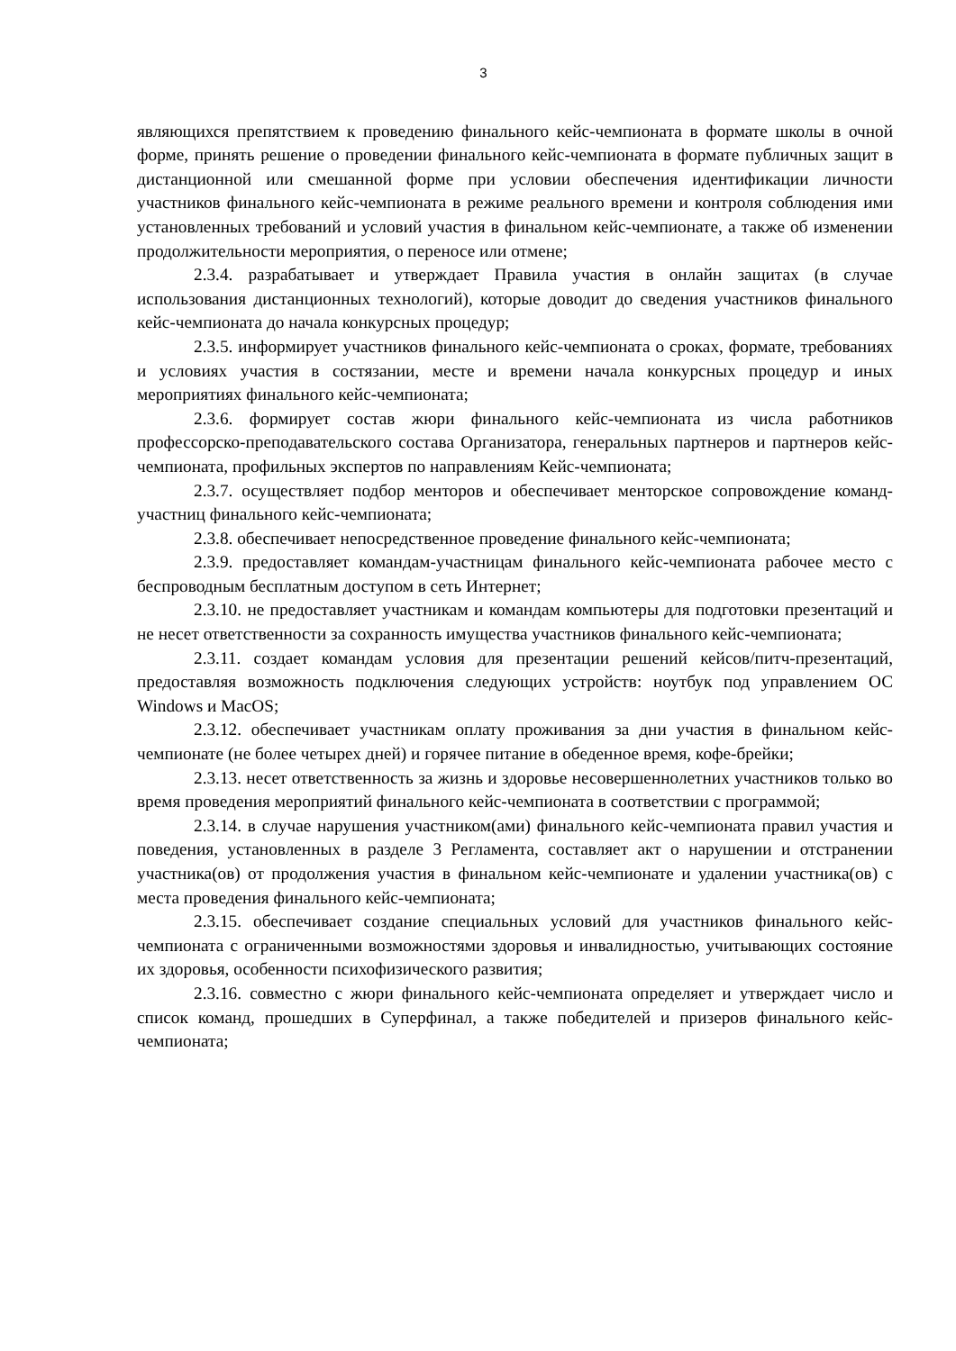3
являющихся препятствием к проведению финального кейс-чемпионата в формате школы в очной форме, принять решение о проведении финального кейс-чемпионата в формате публичных защит в дистанционной или смешанной форме при условии обеспечения идентификации личности участников финального кейс-чемпионата в режиме реального времени и контроля соблюдения ими установленных требований и условий участия в финальном кейс-чемпионате, а также об изменении продолжительности мероприятия, о переносе или отмене;
2.3.4. разрабатывает и утверждает Правила участия в онлайн защитах (в случае использования дистанционных технологий), которые доводит до сведения участников финального кейс-чемпионата до начала конкурсных процедур;
2.3.5. информирует участников финального кейс-чемпионата о сроках, формате, требованиях и условиях участия в состязании, месте и времени начала конкурсных процедур и иных мероприятиях финального кейс-чемпионата;
2.3.6. формирует состав жюри финального кейс-чемпионата из числа работников профессорско-преподавательского состава Организатора, генеральных партнеров и партнеров кейс-чемпионата, профильных экспертов по направлениям Кейс-чемпионата;
2.3.7. осуществляет подбор менторов и обеспечивает менторское сопровождение команд-участниц финального кейс-чемпионата;
2.3.8. обеспечивает непосредственное проведение финального кейс-чемпионата;
2.3.9. предоставляет командам-участницам финального кейс-чемпионата рабочее место с беспроводным бесплатным доступом в сеть Интернет;
2.3.10. не предоставляет участникам и командам компьютеры для подготовки презентаций и не несет ответственности за сохранность имущества участников финального кейс-чемпионата;
2.3.11. создает командам условия для презентации решений кейсов/питч-презентаций, предоставляя возможность подключения следующих устройств: ноутбук под управлением ОС Windows и MacOS;
2.3.12. обеспечивает участникам оплату проживания за дни участия в финальном кейс-чемпионате (не более четырех дней) и горячее питание в обеденное время, кофе-брейки;
2.3.13. несет ответственность за жизнь и здоровье несовершеннолетних участников только во время проведения мероприятий финального кейс-чемпионата в соответствии с программой;
2.3.14. в случае нарушения участником(ами) финального кейс-чемпионата правил участия и поведения, установленных в разделе 3 Регламента, составляет акт о нарушении и отстранении участника(ов) от продолжения участия в финальном кейс-чемпионате и удалении участника(ов) с места проведения финального кейс-чемпионата;
2.3.15. обеспечивает создание специальных условий для участников финального кейс-чемпионата с ограниченными возможностями здоровья и инвалидностью, учитывающих состояние их здоровья, особенности психофизического развития;
2.3.16. совместно с жюри финального кейс-чемпионата определяет и утверждает число и список команд, прошедших в Суперфинал, а также победителей и призеров финального кейс-чемпионата;